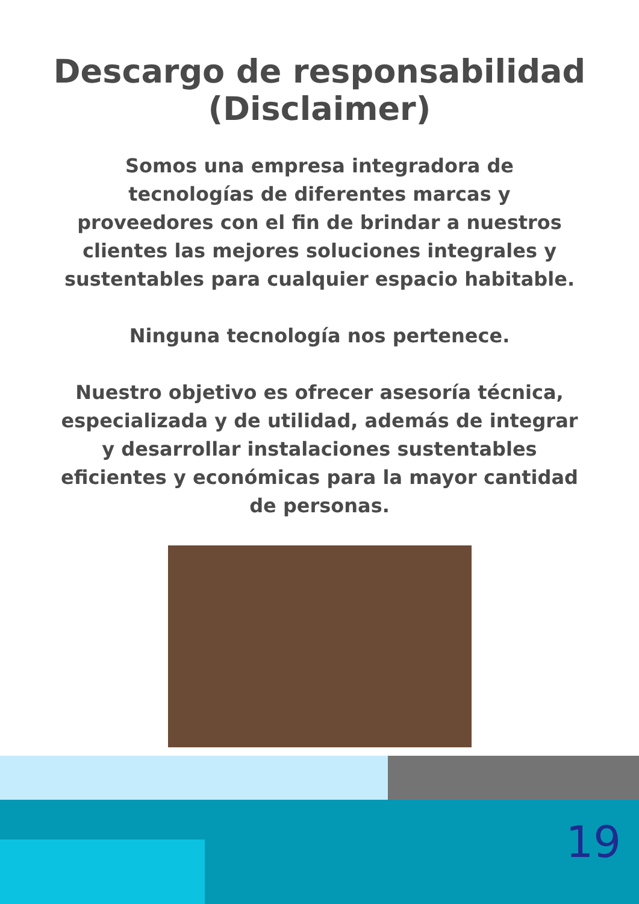Descargo de responsabilidad
(Disclaimer)
Somos una empresa integradora de tecnologías de diferentes marcas y proveedores con el fin de brindar a nuestros clientes las mejores soluciones integrales y sustentables para cualquier espacio habitable.
Ninguna tecnología nos pertenece.
Nuestro objetivo es ofrecer asesoría técnica, especializada y de utilidad, además de integrar y desarrollar instalaciones sustentables eficientes y económicas para la mayor cantidad de personas.
19